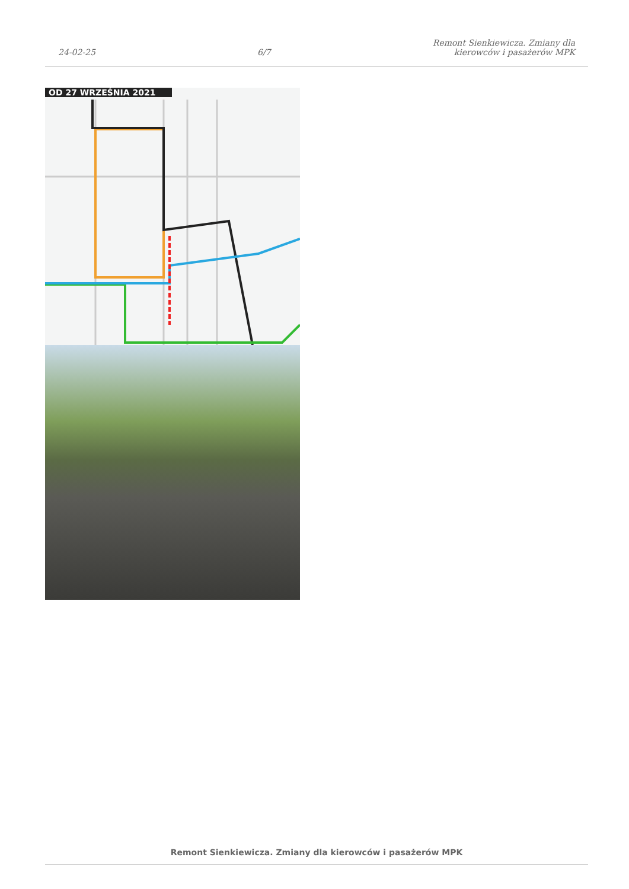24-02-25
6/7
Remont Sienkiewicza. Zmiany dla
kierowców i pasażerów MPK
OD 27 WRZEŚNIA 2021
Remont Sienkiewicza. Zmiany dla kierowców i pasażerów MPK